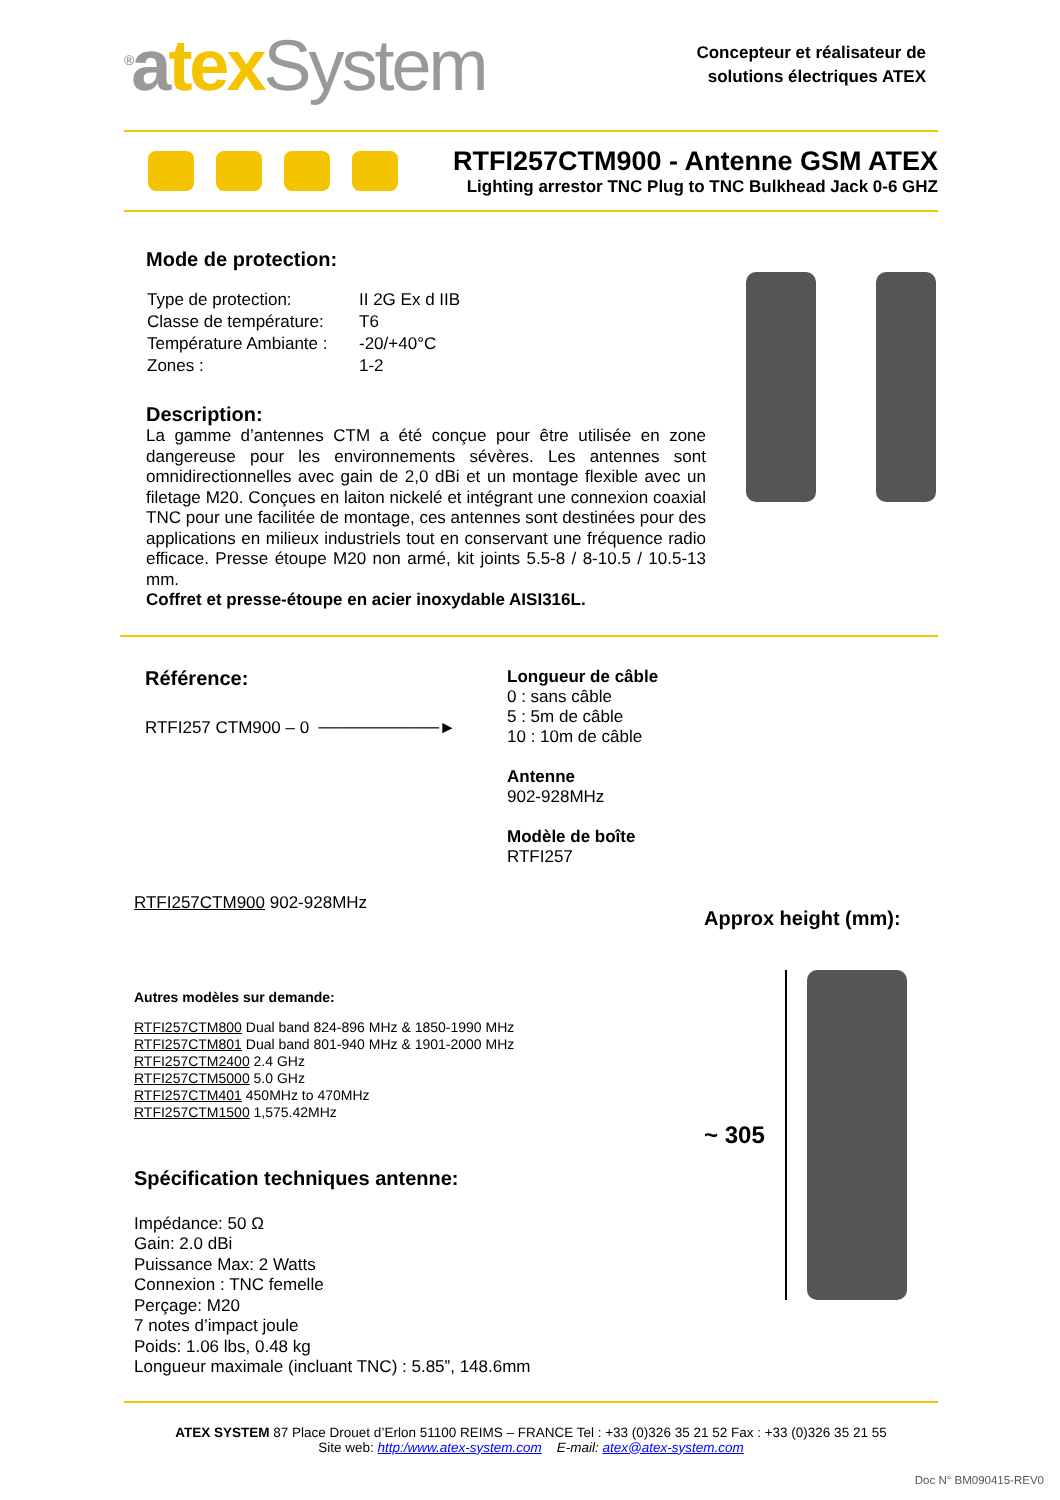<sup>®</sup>atex System
Concepteur et réalisateur de
solutions électriques ATEX
RTFI257CTM900 - Antenne GSM ATEX
Lighting arrestor TNC Plug to TNC Bulkhead Jack 0-6 GHZ
Mode de protection:
| Type de protection: | II 2G Ex d IIB |
| Classe de température: | T6 |
| Température Ambiante : | -20/+40°C |
| Zones : | 1-2 |
Description:
La gamme d’antennes CTM a été conçue pour être utilisée en zone dangereuse pour les environnements sévères. Les antennes sont omnidirectionnelles avec gain de 2,0 dBi et un montage flexible avec un filetage M20. Conçues en laiton nickelé et intégrant une connexion coaxial TNC pour une facilitée de montage, ces antennes sont destinées pour des applications en milieux industriels tout en conservant une fréquence radio efficace. Presse étoupe M20 non armé, kit joints 5.5-8 / 8-10.5 / 10.5-13 mm.
Coffret et presse-étoupe en acier inoxydable AISI316L.
Référence:
RTFI257 CTM900 – 0 ──────────►
Longueur de câble
0 : sans câble
5 : 5m de câble
10 : 10m de câble
Antenne
902-928MHz
Modèle de boîte
RTFI257
RTFI257CTM900 902-928MHz
Autres modèles sur demande:
RTFI257CTM800 Dual band 824-896 MHz & 1850-1990 MHz
RTFI257CTM801 Dual band 801-940 MHz & 1901-2000 MHz
RTFI257CTM2400 2.4 GHz
RTFI257CTM5000 5.0 GHz
RTFI257CTM401 450MHz to 470MHz
RTFI257CTM1500 1,575.42MHz
Spécification techniques antenne:
Impédance: 50 Ω
Gain: 2.0 dBi
Puissance Max: 2 Watts
Connexion : TNC femelle
Perçage: M20
7 notes d’impact joule
Poids: 1.06 lbs, 0.48 kg
Longueur maximale (incluant TNC) : 5.85”, 148.6mm
Approx height (mm):
~ 305
ATEX SYSTEM 87 Place Drouet d’Erlon 51100 REIMS – FRANCE Tel : +33 (0)326 35 21 52 Fax : +33 (0)326 35 21 55
Site web: http:/www.atex-system.com E-mail: atex@atex-system.com
Doc N° BM090415-REV0